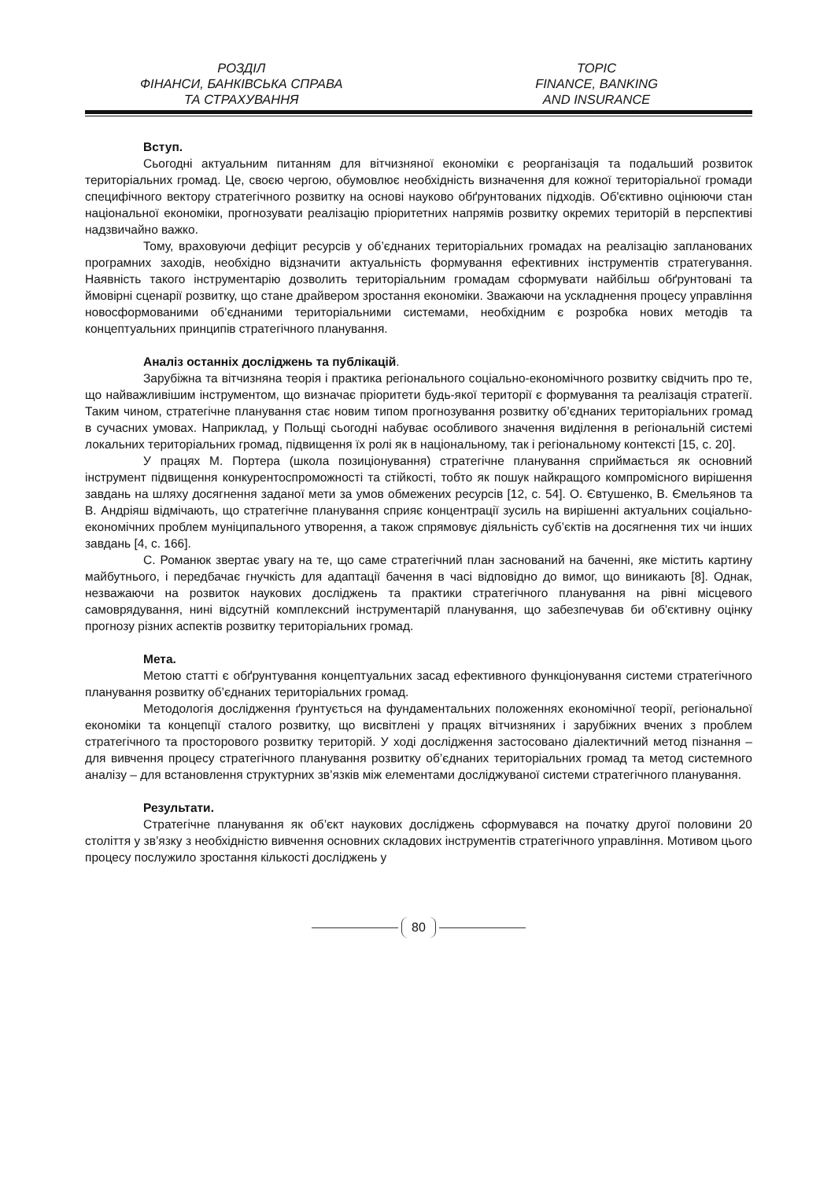РОЗДІЛ
ФІНАНСИ, БАНКІВСЬКА СПРАВА
ТА СТРАХУВАННЯ
TOPIC
FINANCE, BANKING
AND INSURANCE
Вступ.
Сьогодні актуальним питанням для вітчизняної економіки є реорганізація та подальший розвиток територіальних громад. Це, своєю чергою, обумовлює необхідність визначення для кожної територіальної громади специфічного вектору стратегічного розвитку на основі науково обґрунтованих підходів. Об'єктивно оцінюючи стан національної економіки, прогнозувати реалізацію пріоритетних напрямів розвитку окремих територій в перспективі надзвичайно важко.
Тому, враховуючи дефіцит ресурсів у об’єднаних територіальних громадах на реалізацію запланованих програмних заходів, необхідно відзначити актуальність формування ефективних інструментів стратегування. Наявність такого інструментарію дозволить територіальним громадам сформувати найбільш обґрунтовані та ймовірні сценарії розвитку, що стане драйвером зростання економіки. Зважаючи на ускладнення процесу управління новосформованими об’єднаними територіальними системами, необхідним є розробка нових методів та концептуальних принципів стратегічного планування.
Аналіз останніх досліджень та публікацій.
Зарубіжна та вітчизняна теорія і практика регіонального соціально-економічного розвитку свідчить про те, що найважливішим інструментом, що визначає пріоритети будь-якої території є формування та реалізація стратегії. Таким чином, стратегічне планування стає новим типом прогнозування розвитку об’єднаних територіальних громад в сучасних умовах. Наприклад, у Польщі сьогодні набуває особливого значення виділення в регіональній системі локальних територіальних громад, підвищення їх ролі як в національному, так і регіональному контексті [15, с. 20].
У працях М. Портера (школа позиціонування) стратегічне планування сприймається як основний інструмент підвищення конкурентоспроможності та стійкості, тобто як пошук найкращого компромісного вирішення завдань на шляху досягнення заданої мети за умов обмежених ресурсів [12, с. 54]. О. Євтушенко, В. Ємельянов та В. Андріяш відмічають, що стратегічне планування сприяє концентрації зусиль на вирішенні актуальних соціально-економічних проблем муніципального утворення, а також спрямовує діяльність суб’єктів на досягнення тих чи інших завдань [4, с. 166].
С. Романюк звертає увагу на те, що саме стратегічний план заснований на баченні, яке містить картину майбутнього, і передбачає гнучкість для адаптації бачення в часі відповідно до вимог, що виникають [8]. Однак, незважаючи на розвиток наукових досліджень та практики стратегічного планування на рівні місцевого самоврядування, нині відсутній комплексний інструментарій планування, що забезпечував би об'єктивну оцінку прогнозу різних аспектів розвитку територіальних громад.
Мета.
Метою статті є обґрунтування концептуальних засад ефективного функціонування системи стратегічного планування розвитку об’єднаних територіальних громад.
Методологія дослідження ґрунтується на фундаментальних положеннях економічної теорії, регіональної економіки та концепції сталого розвитку, що висвітлені у працях вітчизняних і зарубіжних вчених з проблем стратегічного та просторового розвитку територій. У ході дослідження застосовано діалектичний метод пізнання – для вивчення процесу стратегічного планування розвитку об’єднаних територіальних громад та метод системного аналізу – для встановлення структурних зв’язків між елементами досліджуваної системи стратегічного планування.
Результати.
Стратегічне планування як об’єкт наукових досліджень сформувався на початку другої половини 20 століття у зв’язку з необхідністю вивчення основних складових інструментів стратегічного управління. Мотивом цього процесу послужило зростання кількості досліджень у
80